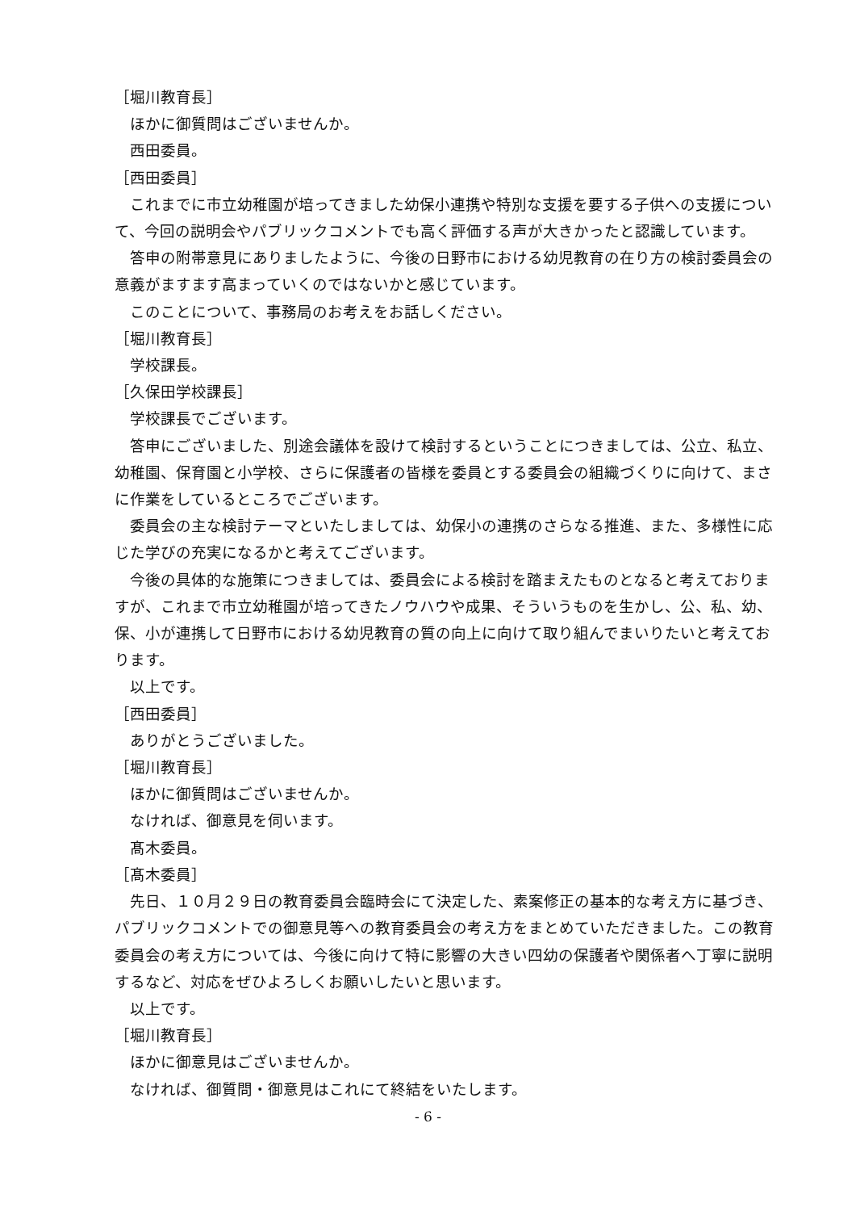［堀川教育長］
ほかに御質問はございませんか。
西田委員。
［西田委員］
これまでに市立幼稚園が培ってきました幼保小連携や特別な支援を要する子供への支援について、今回の説明会やパブリックコメントでも高く評価する声が大きかったと認識しています。
答申の附帯意見にありましたように、今後の日野市における幼児教育の在り方の検討委員会の意義がますます高まっていくのではないかと感じています。
このことについて、事務局のお考えをお話しください。
［堀川教育長］
学校課長。
［久保田学校課長］
学校課長でございます。
答申にございました、別途会議体を設けて検討するということにつきましては、公立、私立、幼稚園、保育園と小学校、さらに保護者の皆様を委員とする委員会の組織づくりに向けて、まさに作業をしているところでございます。
委員会の主な検討テーマといたしましては、幼保小の連携のさらなる推進、また、多様性に応じた学びの充実になるかと考えてございます。
今後の具体的な施策につきましては、委員会による検討を踏まえたものとなると考えておりますが、これまで市立幼稚園が培ってきたノウハウや成果、そういうものを生かし、公、私、幼、保、小が連携して日野市における幼児教育の質の向上に向けて取り組んでまいりたいと考えております。
以上です。
［西田委員］
ありがとうございました。
［堀川教育長］
ほかに御質問はございませんか。
なければ、御意見を伺います。
髙木委員。
［髙木委員］
先日、１０月２９日の教育委員会臨時会にて決定した、素案修正の基本的な考え方に基づき、パブリックコメントでの御意見等への教育委員会の考え方をまとめていただきました。この教育委員会の考え方については、今後に向けて特に影響の大きい四幼の保護者や関係者へ丁寧に説明するなど、対応をぜひよろしくお願いしたいと思います。
以上です。
［堀川教育長］
ほかに御意見はございませんか。
なければ、御質問・御意見はこれにて終結をいたします。
- 6 -